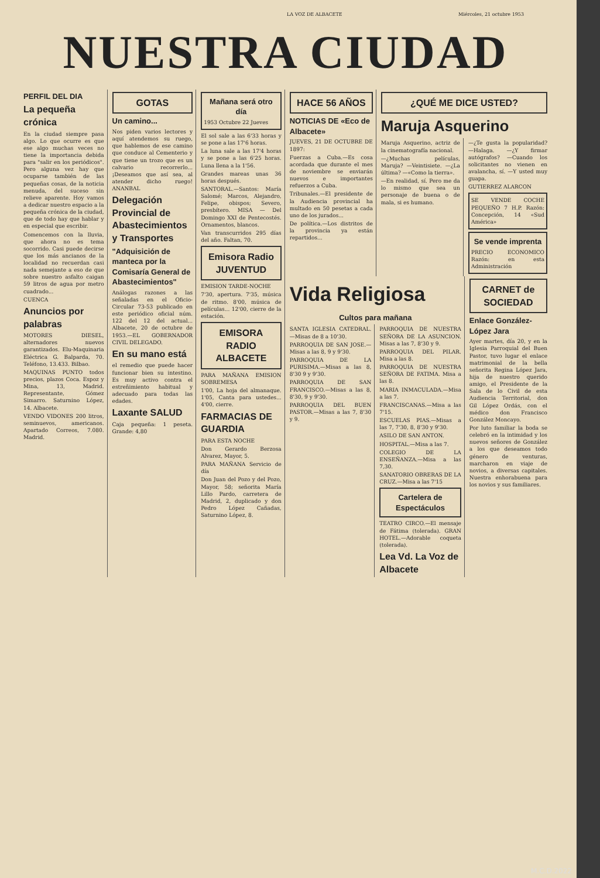LA VOZ DE ALBACETE Miércoles, 21 octubre 1953
NUESTRA CIUDAD
PERFIL DEL DIA
La pequeña crónica
En la ciudad siempre pasa algo. Lo que ocurre es que ese algo muchas veces no tiene la importancia debida para "salir en los periódicos". Pero alguna vez hay que ocuparse también de las pequeñas cosas, de la noticia menuda, del suceso sin relieve aparente. Hoy vamos a dedicar nuestro espacio a la pequeña crónica de la ciudad, que de todo hay que hablar y en especial que escribir.
Comencemos con la lluvia, que ahora no es tema socorrido. Casi puede decirse que los más ancianos de la localidad no recuerdan casi nada semejante a eso de que sobre nuestro asfalto caigan 59 litros de agua por metro cuadrado...
CUENCA
Anuncios por palabras
MOTORES DIESEL, alternadores nuevos garantizados. Elu-Maquinaria Eléctrica G. Balparda, 70. Teléfono, 13.433. Bilbao.
MAQUINAS PUNTO todos precios, plazos Coca. Espoz y Mina, 13, Madrid. Representante, Gómez Simarro. Saturnino López, 14. Albacete.
VENDO VIDONES 200 litros, seminuevos, americanos. Apartado Correos, 7.080. Madrid.
GOTAS
Un camino...
Nos piden varios lectores y aquí atendemos su ruego, que hablemos de ese camino que conduce al Cementerio y que tiene un trozo que es un calvario recorrerlo... ¡Deseamos que así sea, al atender dicho ruego! ANANBAL
Delegación Provincial de Abastecimientos y Transportes
"Adquisición de manteca por la Comisaría General de Abastecimientos"
Análogas razones a las señaladas en el Oficio-Circular 73-53 publicado en este periódico oficial núm. 122 del 12 del actual... Albacete, 20 de octubre de 1953.—EL GOBERNADOR CIVIL DELEGADO.
En su mano está
el remedio que puede hacer funcionar bien su intestino. Es muy activo contra el estreñimiento habitual y adecuado para todas las edades.
Laxante SALUD
Caja pequeña: 1 peseta. Grande: 4,80
Mañana será otro día
1953 Octubre 22 Jueves
El sol sale a las 6'33 horas y se pone a las 17'6 horas.
La luna sale a las 17'4 horas y se pone a las 6'25 horas. Luna llena a la 1'56.
Grandes mareas unas 36 horas después.
SANTORAL.—Santos: María Salomé; Marcos, Alejandro, Felipe, obispos; Severo, presbítero. MISA — Del Domingo XXI de Pentecostés. Ornamentos, blancos.
Van transcurridos 295 días del año. Faltan, 70.
Emisora Radio JUVENTUD
EMISION TARDE-NOCHE
7'30, apertura. 7'35, música de ritmo. 8'00, música de películas... 12'00, cierre de la estación.
EMISORA RADIO ALBACETE
PARA MAÑANA EMISION SOBREMESA
1'00, La hoja del almanaque. 1'05, Canta para ustedes... 4'00, cierre.
FARMACIAS DE GUARDIA
PARA ESTA NOCHE
Don Gerardo Berzosa Alvarez, Mayor, 5.
PARA MAÑANA Servicio de día
Don Juan del Pozo y del Pozo, Mayor, 58; señorita María Lillo Pardo, carretera de Madrid, 2, duplicado y don Pedro López Cañadas, Saturnino López, 8.
HACE 56 AÑOS
NOTICIAS DE «Eco de Albacete»
JUEVES, 21 DE OCTUBRE DE 1897:
Fuerzas a Cuba.—Es cosa acordada que durante el mes de noviembre se enviarán nuevos e importantes refuerzos a Cuba.
Tribunales.—El presidente de la Audiencia provincial ha multado en 50 pesetas a cada uno de los jurados...
De política.—Los distritos de la provincia ya están repartidos...
¿QUÉ ME DICE USTED?
Maruja Asquerino
Maruja Asquerino, actriz de la cinematografía nacional.
—¿Muchas películas, Maruja? —Veintisiete. —¿La última? —«Como la tierra».
—En realidad, sí. Pero me da lo mismo que sea un personaje de buena o de mala, si es humano.
—¿Te gusta la popularidad? —Halaga. —¿Y firmar autógrafos? —Cuando los solicitantes no vienen en avalancha, sí. —Y usted muy guapa.
GUTIERREZ ALARCON
SE VENDE COCHE PEQUEÑO 7 H.P. Razón: Concepción, 14 «Sud América»
Se vende imprenta
PRECIO ECONOMICO Razón: en esta Administración
Vida Religiosa
Cultos para mañana
SANTA IGLESIA CATEDRAL.—Misas de 8 a 10'30.
PARROQUIA DE SAN JOSE.—Misas a las 8, 9 y 9'30.
PARROQUIA DE LA PURISIMA.—Misas a las 8, 8'30 9 y 9'30.
PARROQUIA DE SAN FRANCISCO.—Misas a las 8, 8'30, 9 y 9'30.
PARROQUIA DEL BUEN PASTOR.—Misas a las 7, 8'30 y 9.
PARROQUIA DE NUESTRA SEÑORA DE LA ASUNCION. Misas a las 7, 8'30 y 9.
PARROQUIA DEL PILAR. Misa a las 8.
PARROQUIA DE NUESTRA SEÑORA DE FATIMA. Misa a las 8.
MARIA INMACULADA.—Misa a las 7.
FRANCISCANAS.—Misa a las 7'15.
ESCUELAS PIAS.—Misas a las 7, 7'30, 8, 8'30 y 9'30.
ASILO DE SAN ANTON.
HOSPITAL.—Misa a las 7.
COLEGIO DE LA ENSEÑANZA.—Misa a las 7,30.
SANATORIO OBRERAS DE LA CRUZ.—Misa a las 7'15
Cartelera de Espectáculos
TEATRO CIRCO.—El mensaje de Fátima (tolerada). GRAN HOTEL.—Adorable coqueta (tolerada).
Lea Vd. La Voz de Albacete
CARNET de SOCIEDAD
Enlace González-López Jara
Ayer martes, día 20, y en la Iglesia Parroquial del Buen Pastor, tuvo lugar el enlace matrimonial de la bella señorita Regina López Jara, hija de nuestro querido amigo, el Presidente de la Sala de lo Civil de esta Audiencia Territorial, don Gil López Ordás, con el médico don Francisco González Moncayo.
Por luto familiar la boda se celebró en la intimidad y los nuevos señores de González a los que deseamos todo género de venturas, marcharon en viaje de novios, a diversas capitales. Nuestra enhorabuena para los novios y sus familiares.
M.C.D.2022